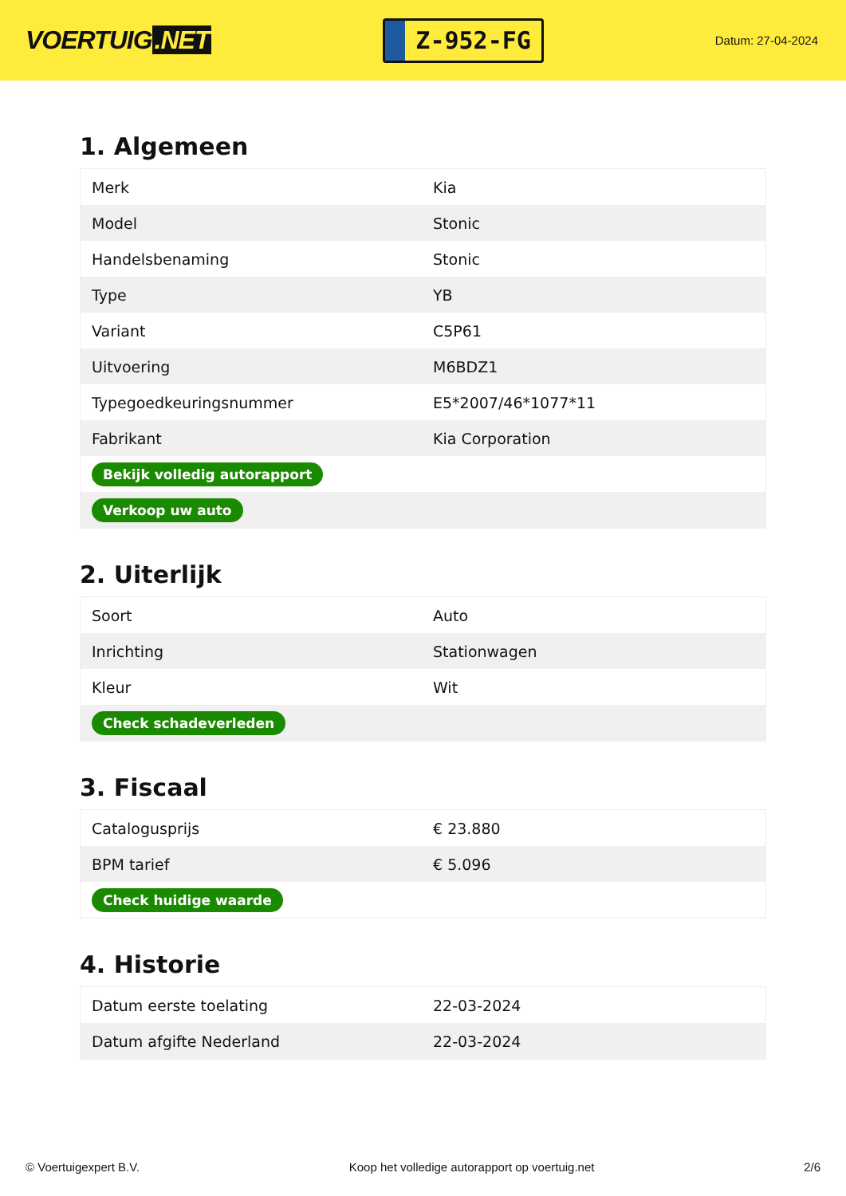VOERTUIG.NET
Z-952-FG
Datum: 27-04-2024
1. Algemeen
| Merk | Kia |
| Model | Stonic |
| Handelsbenaming | Stonic |
| Type | YB |
| Variant | C5P61 |
| Uitvoering | M6BDZ1 |
| Typegoedkeuringsnummer | E5*2007/46*1077*11 |
| Fabrikant | Kia Corporation |
| Bekijk volledig autorapport | |
| Verkoop uw auto | |
2. Uiterlijk
| Soort | Auto |
| Inrichting | Stationwagen |
| Kleur | Wit |
| Check schadeverleden | |
3. Fiscaal
| Catalogusprijs | € 23.880 |
| BPM tarief | € 5.096 |
| Check huidige waarde | |
4. Historie
| Datum eerste toelating | 22-03-2024 |
| Datum afgifte Nederland | 22-03-2024 |
© Voertuigexpert B.V. Koop het volledige autorapport op voertuig.net 2/6